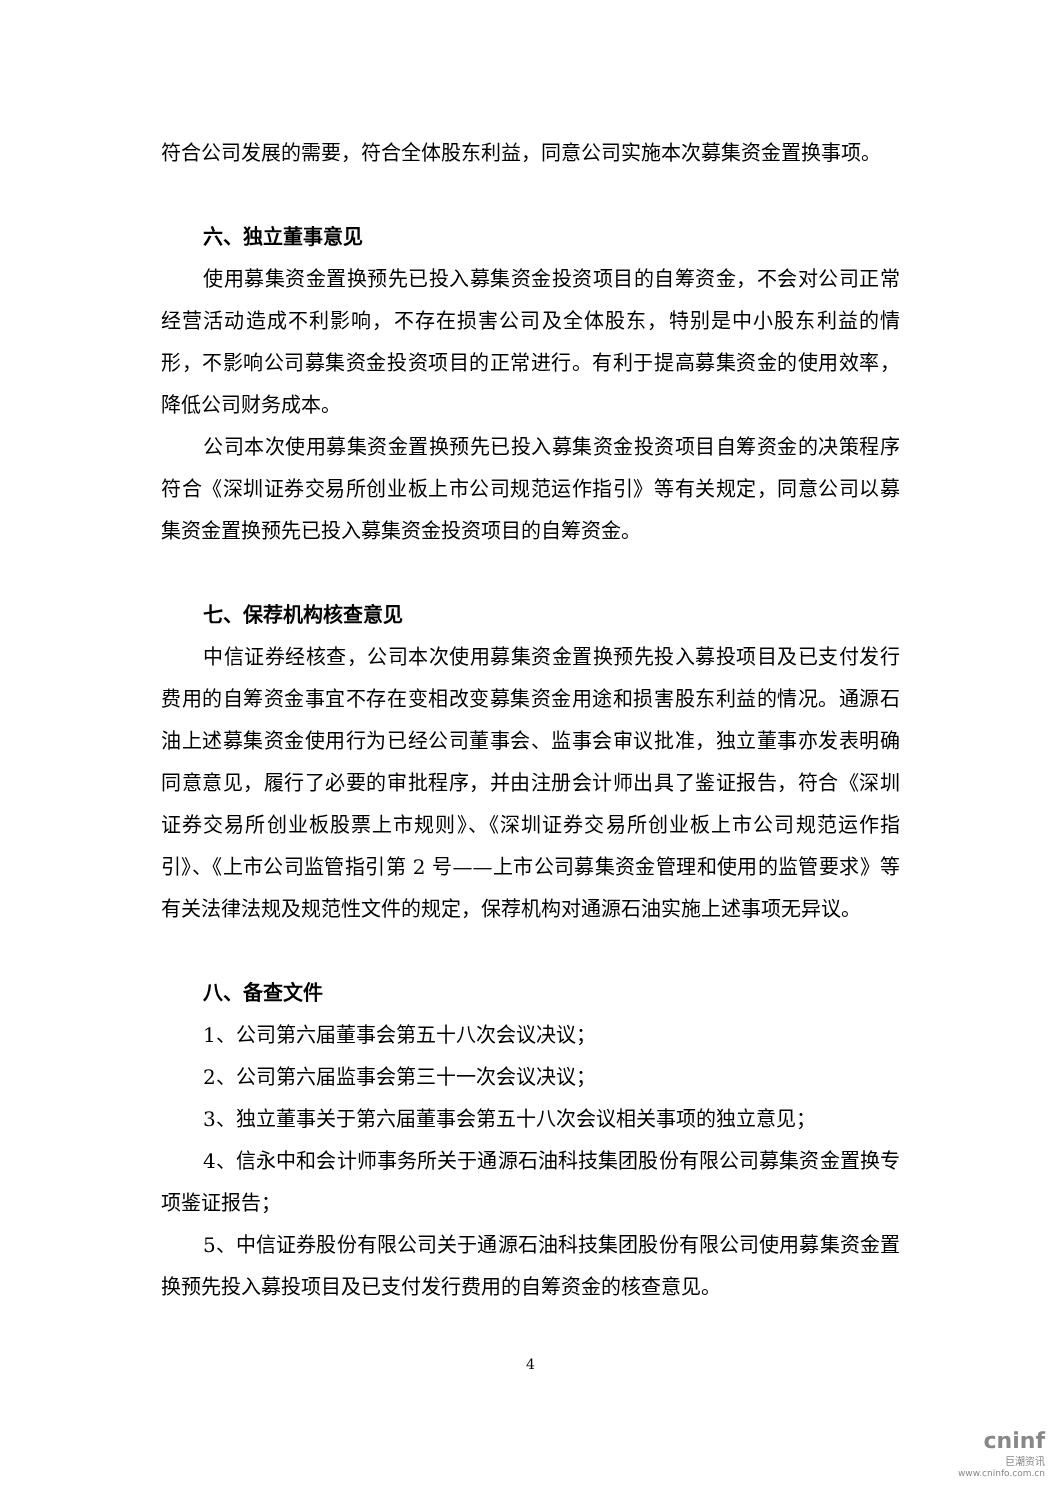符合公司发展的需要，符合全体股东利益，同意公司实施本次募集资金置换事项。
六、独立董事意见
使用募集资金置换预先已投入募集资金投资项目的自筹资金，不会对公司正常经营活动造成不利影响，不存在损害公司及全体股东，特别是中小股东利益的情形，不影响公司募集资金投资项目的正常进行。有利于提高募集资金的使用效率，降低公司财务成本。
公司本次使用募集资金置换预先已投入募集资金投资项目自筹资金的决策程序符合《深圳证券交易所创业板上市公司规范运作指引》等有关规定，同意公司以募集资金置换预先已投入募集资金投资项目的自筹资金。
七、保荐机构核查意见
中信证券经核查，公司本次使用募集资金置换预先投入募投项目及已支付发行费用的自筹资金事宜不存在变相改变募集资金用途和损害股东利益的情况。通源石油上述募集资金使用行为已经公司董事会、监事会审议批准，独立董事亦发表明确同意意见，履行了必要的审批程序，并由注册会计师出具了鉴证报告，符合《深圳证券交易所创业板股票上市规则》、《深圳证券交易所创业板上市公司规范运作指引》、《上市公司监管指引第 2 号——上市公司募集资金管理和使用的监管要求》等有关法律法规及规范性文件的规定，保荐机构对通源石油实施上述事项无异议。
八、备查文件
1、公司第六届董事会第五十八次会议决议；
2、公司第六届监事会第三十一次会议决议；
3、独立董事关于第六届董事会第五十八次会议相关事项的独立意见；
4、信永中和会计师事务所关于通源石油科技集团股份有限公司募集资金置换专项鉴证报告；
5、中信证券股份有限公司关于通源石油科技集团股份有限公司使用募集资金置换预先投入募投项目及已支付发行费用的自筹资金的核查意见。
4
cninf
巨潮资讯
www.cninfo.com.cn